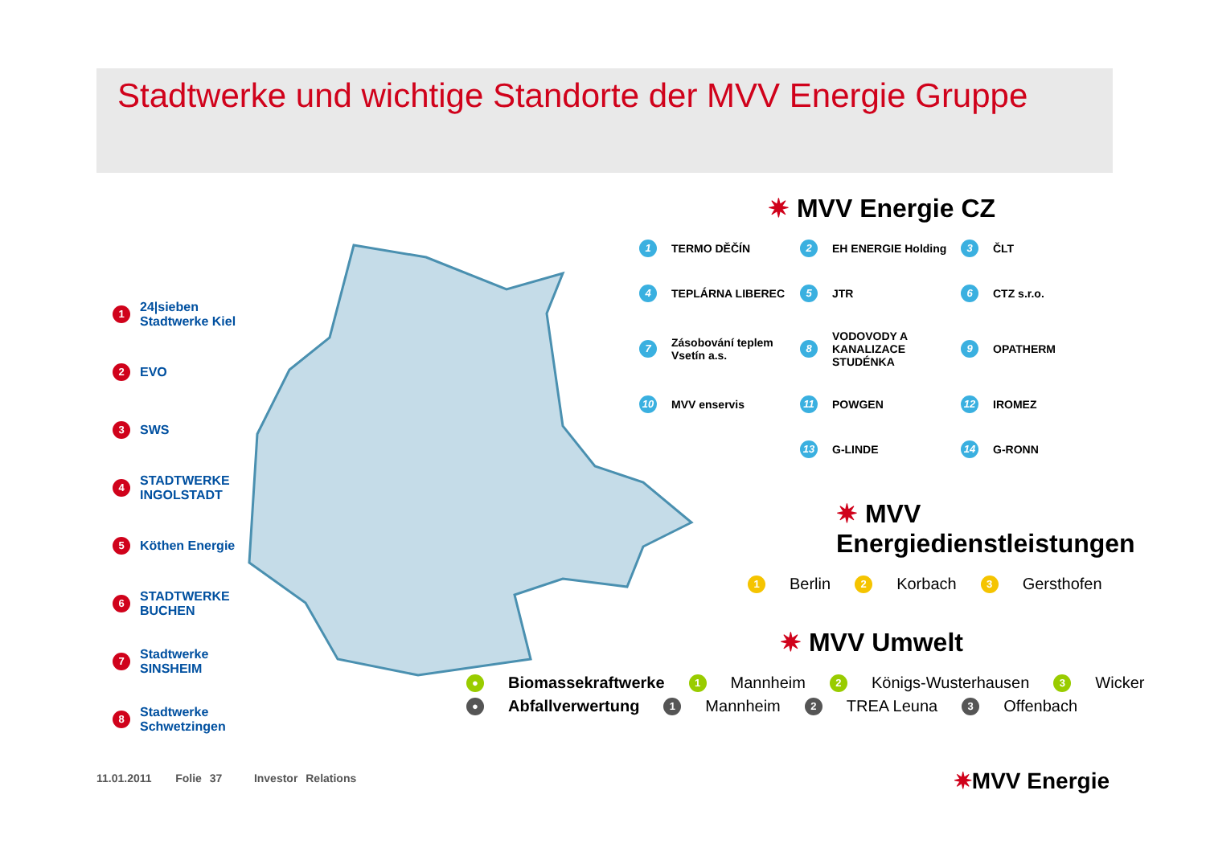Stadtwerke und wichtige Standorte der MVV Energie Gruppe
1 24|sieben Stadtwerke Kiel
2 EVO
3 SWS
4 STADTWERKE INGOLSTADT
5 Köthen Energie
6 STADTWERKE BUCHEN
7 Stadtwerke SINSHEIM
8 Stadtwerke Schwetzingen
✷ MVV Energie CZ
1 TERMO DĚČÍN 2 EH ENERGIE Holding 3 ČLT 4 TEPLÁRNA LIBEREC 5 JTR 6 CTZ s.r.o. 7 Zásobování teplem Vsetín a.s. 8 VODOVODY A KANALIZACE STUDÉNKA 9 OPATHERM 10 MVV enservis 11 POWGEN 12 IROMEZ 13 G-LINDE 14 G-RONN
✷ MVV Energiedienstleistungen
1 Berlin 2 Korbach 3 Gersthofen
✷ MVV Umwelt
● Biomassekraftwerke 1 Mannheim 2 Königs-Wusterhausen 3 Wicker
● Abfallverwertung 1 Mannheim 2 TREA Leuna 3 Offenbach
11.01.2011 Folie 37 Investor Relations
✷MVV Energie